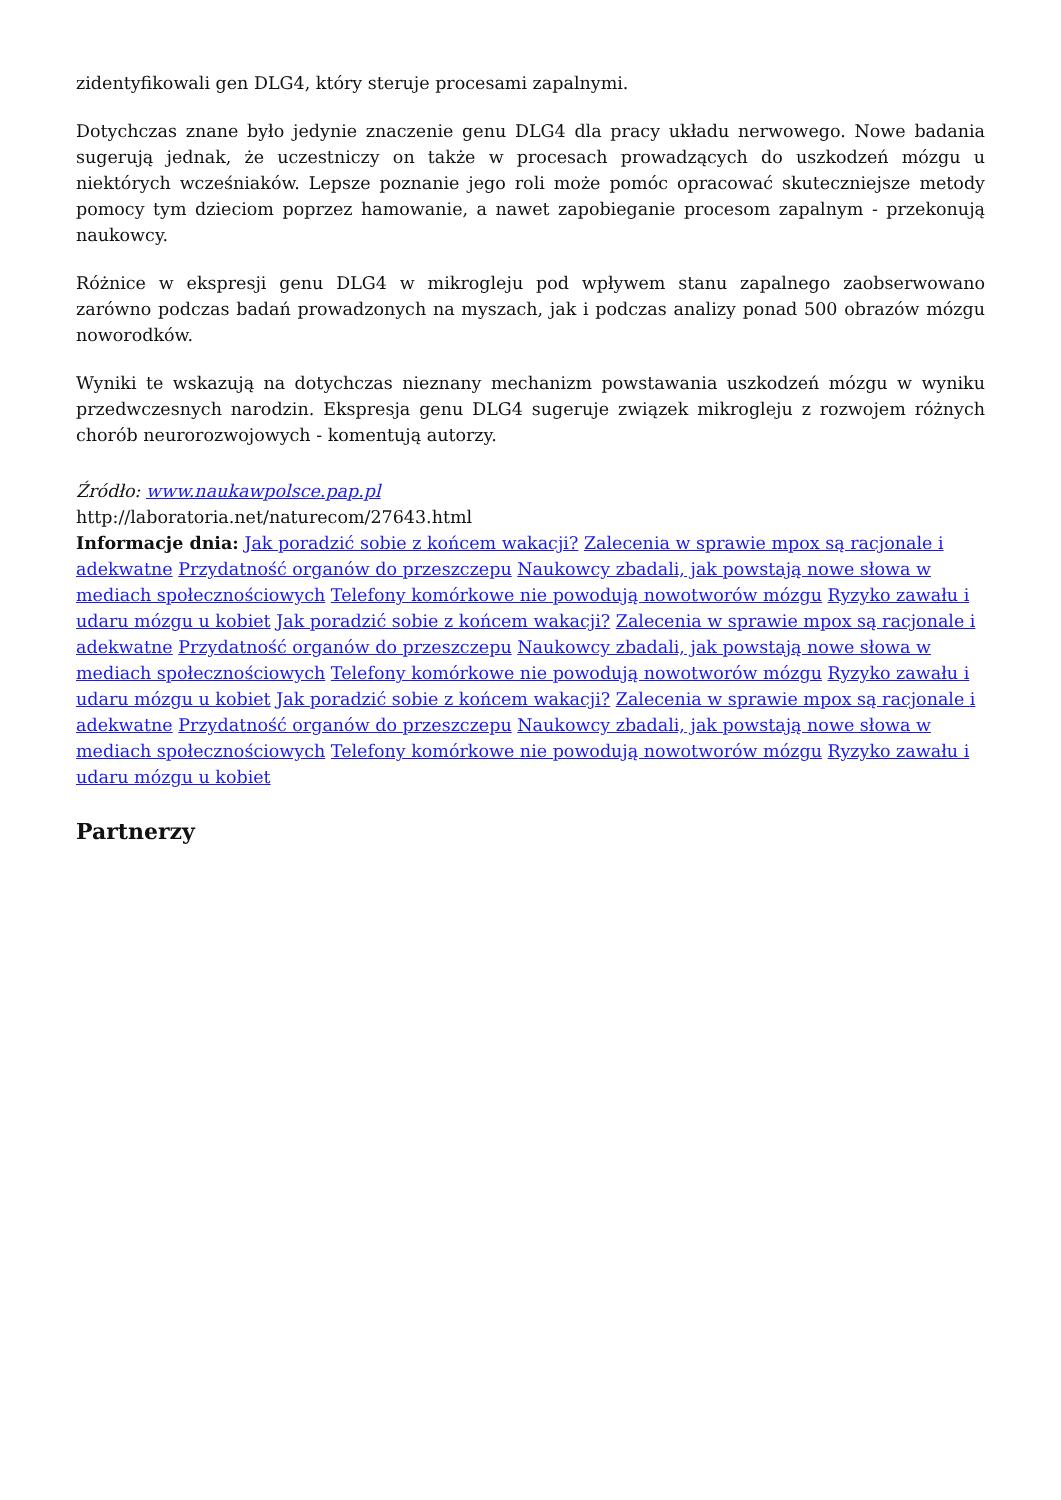zidentyfikowali gen DLG4, który steruje procesami zapalnymi.
Dotychczas znane było jedynie znaczenie genu DLG4 dla pracy układu nerwowego. Nowe badania sugerują jednak, że uczestniczy on także w procesach prowadzących do uszkodzeń mózgu u niektórych wcześniaków. Lepsze poznanie jego roli może pomóc opracować skuteczniejsze metody pomocy tym dzieciom poprzez hamowanie, a nawet zapobieganie procesom zapalnym - przekonują naukowcy.
Różnice w ekspresji genu DLG4 w mikrogleju pod wpływem stanu zapalnego zaobserwowano zarówno podczas badań prowadzonych na myszach, jak i podczas analizy ponad 500 obrazów mózgu noworodków.
Wyniki te wskazują na dotychczas nieznany mechanizm powstawania uszkodzeń mózgu w wyniku przedwczesnych narodzin. Ekspresja genu DLG4 sugeruje związek mikrogleju z rozwojem różnych chorób neurorozwojowych - komentują autorzy.
Źródło: www.naukawpolsce.pap.pl
http://laboratoria.net/naturecom/27643.html
Informacje dnia: Jak poradzić sobie z końcem wakacji? Zalecenia w sprawie mpox są racjonale i adekwatne Przydatność organów do przeszczepu Naukowcy zbadali, jak powstają nowe słowa w mediach społecznościowych Telefony komórkowe nie powodują nowotworów mózgu Ryzyko zawału i udaru mózgu u kobiet Jak poradzić sobie z końcem wakacji? Zalecenia w sprawie mpox są racjonale i adekwatne Przydatność organów do przeszczepu Naukowcy zbadali, jak powstają nowe słowa w mediach społecznościowych Telefony komórkowe nie powodują nowotworów mózgu Ryzyko zawału i udaru mózgu u kobiet Jak poradzić sobie z końcem wakacji? Zalecenia w sprawie mpox są racjonale i adekwatne Przydatność organów do przeszczepu Naukowcy zbadali, jak powstają nowe słowa w mediach społecznościowych Telefony komórkowe nie powodują nowotworów mózgu Ryzyko zawału i udaru mózgu u kobiet
Partnerzy